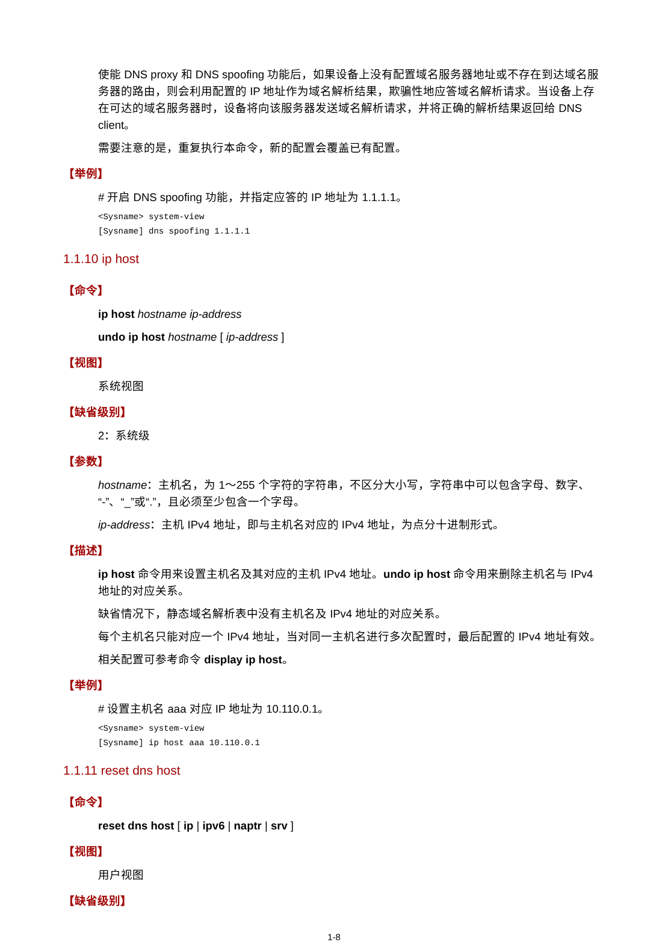使能 DNS proxy 和 DNS spoofing 功能后，如果设备上没有配置域名服务器地址或不存在到达域名服务器的路由，则会利用配置的 IP 地址作为域名解析结果，欺骗性地应答域名解析请求。当设备上存在可达的域名服务器时，设备将向该服务器发送域名解析请求，并将正确的解析结果返回给 DNS client。
需要注意的是，重复执行本命令，新的配置会覆盖已有配置。
【举例】
# 开启 DNS spoofing 功能，并指定应答的 IP 地址为 1.1.1.1。
<Sysname> system-view
[Sysname] dns spoofing 1.1.1.1
1.1.10 ip host
【命令】
ip host hostname ip-address
undo ip host hostname [ ip-address ]
【视图】
系统视图
【缺省级别】
2：系统级
【参数】
hostname：主机名，为 1～255 个字符的字符串，不区分大小写，字符串中可以包含字母、数字、“-”、“_”或“.”，且必须至少包含一个字母。
ip-address：主机 IPv4 地址，即与主机名对应的 IPv4 地址，为点分十进制形式。
【描述】
ip host 命令用来设置主机名及其对应的主机 IPv4 地址。undo ip host 命令用来删除主机名与 IPv4 地址的对应关系。
缺省情况下，静态域名解析表中没有主机名及 IPv4 地址的对应关系。
每个主机名只能对应一个 IPv4 地址，当对同一主机名进行多次配置时，最后配置的 IPv4 地址有效。
相关配置可参考命令 display ip host。
【举例】
# 设置主机名 aaa 对应 IP 地址为 10.110.0.1。
<Sysname> system-view
[Sysname] ip host aaa 10.110.0.1
1.1.11 reset dns host
【命令】
reset dns host [ ip | ipv6 | naptr | srv ]
【视图】
用户视图
【缺省级别】
1-8